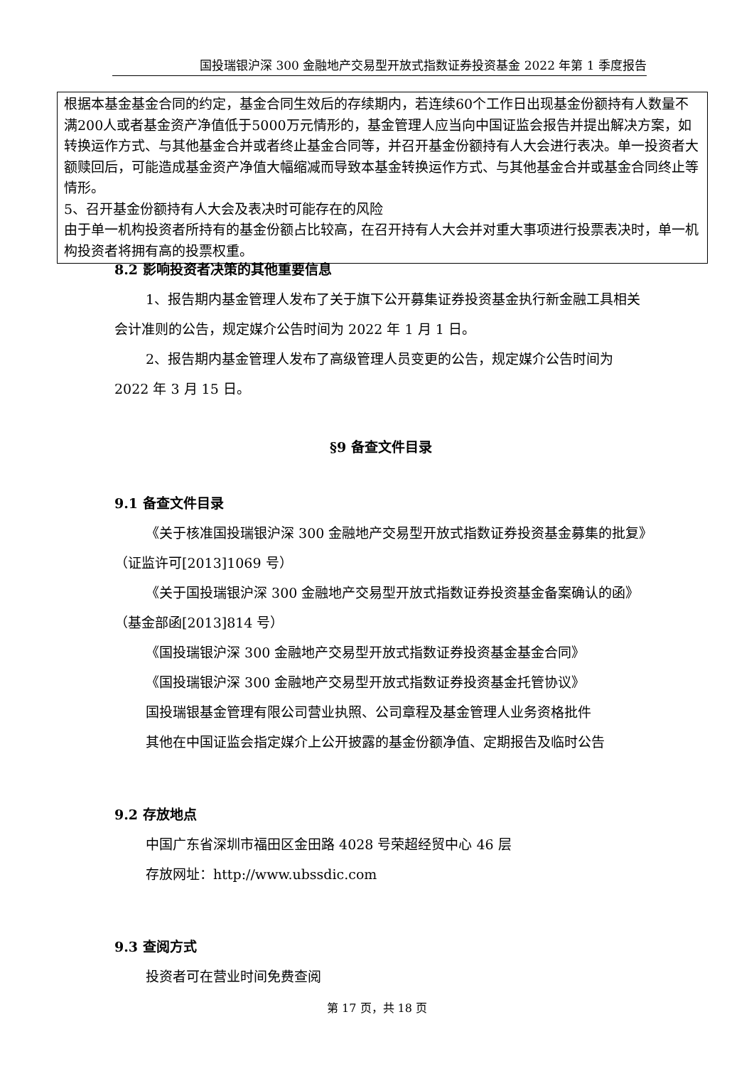国投瑞银沪深 300 金融地产交易型开放式指数证券投资基金 2022 年第 1 季度报告
根据本基金基金合同的约定，基金合同生效后的存续期内，若连续60个工作日出现基金份额持有人数量不满200人或者基金资产净值低于5000万元情形的，基金管理人应当向中国证监会报告并提出解决方案，如转换运作方式、与其他基金合并或者终止基金合同等，并召开基金份额持有人大会进行表决。单一投资者大额赎回后，可能造成基金资产净值大幅缩减而导致本基金转换运作方式、与其他基金合并或基金合同终止等情形。
5、召开基金份额持有人大会及表决时可能存在的风险
由于单一机构投资者所持有的基金份额占比较高，在召开持有人大会并对重大事项进行投票表决时，单一机构投资者将拥有高的投票权重。
8.2 影响投资者决策的其他重要信息
1、报告期内基金管理人发布了关于旗下公开募集证券投资基金执行新金融工具相关会计准则的公告，规定媒介公告时间为 2022 年 1 月 1 日。
2、报告期内基金管理人发布了高级管理人员变更的公告，规定媒介公告时间为 2022 年 3 月 15 日。
§9 备查文件目录
9.1 备查文件目录
《关于核准国投瑞银沪深 300 金融地产交易型开放式指数证券投资基金募集的批复》（证监许可[2013]1069 号）
《关于国投瑞银沪深 300 金融地产交易型开放式指数证券投资基金备案确认的函》（基金部函[2013]814 号）
《国投瑞银沪深 300 金融地产交易型开放式指数证券投资基金基金合同》
《国投瑞银沪深 300 金融地产交易型开放式指数证券投资基金托管协议》
国投瑞银基金管理有限公司营业执照、公司章程及基金管理人业务资格批件
其他在中国证监会指定媒介上公开披露的基金份额净值、定期报告及临时公告
9.2 存放地点
中国广东省深圳市福田区金田路 4028 号荣超经贸中心 46 层
存放网址：http://www.ubssdic.com
9.3 查阅方式
投资者可在营业时间免费查阅
第 17 页，共 18 页